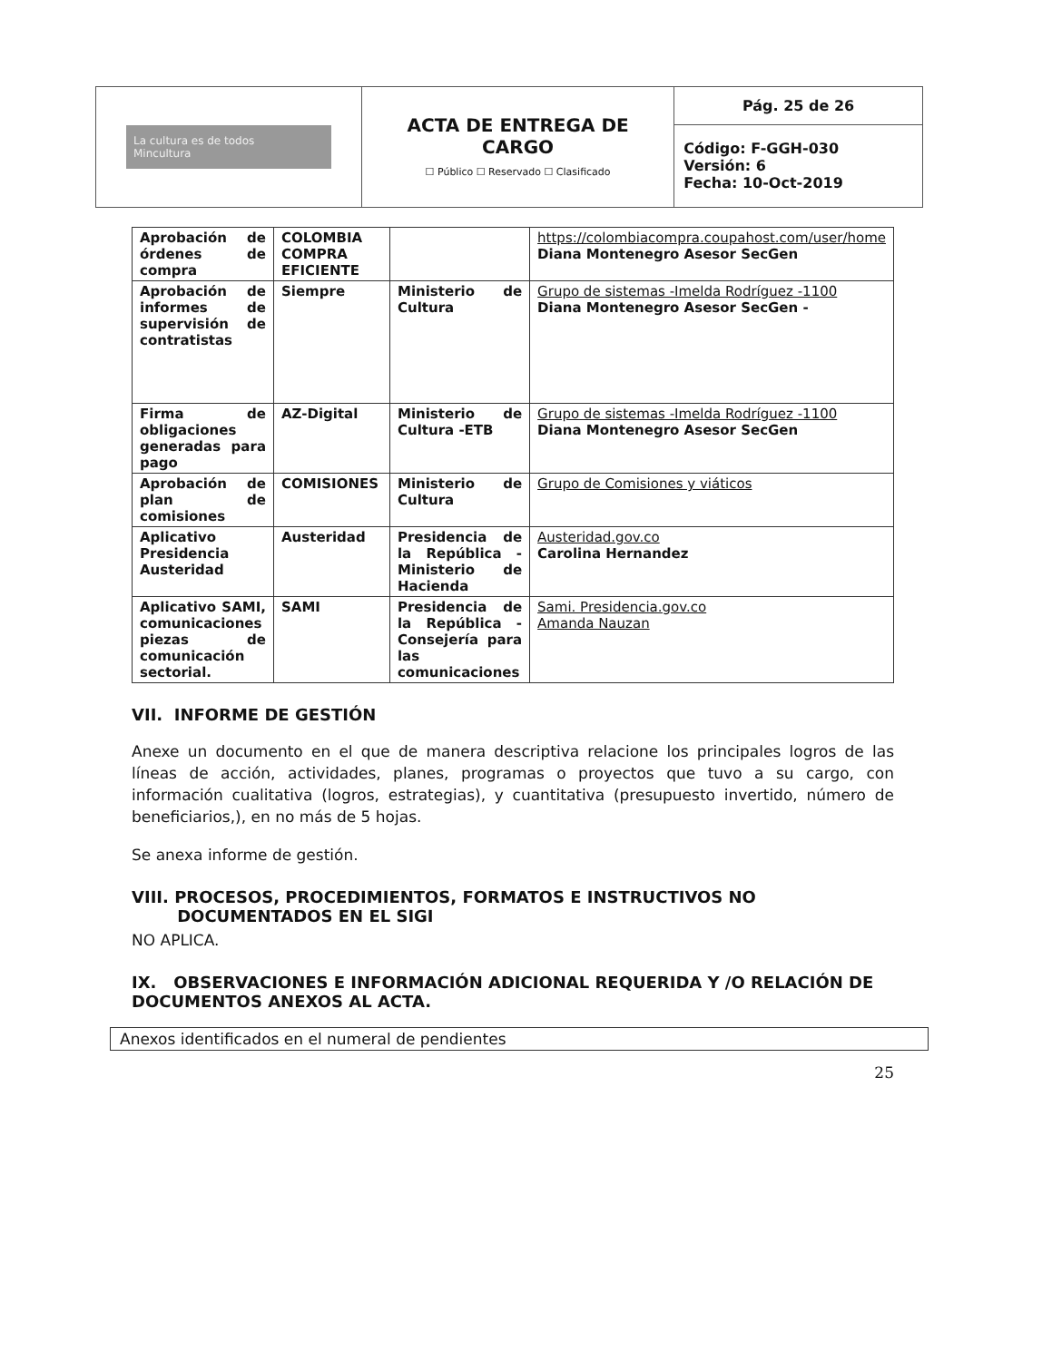| La cultura es de todos Mincultura | ACTA DE ENTREGA DE CARGO ☐ Público ☐ Reservado ☐ Clasificado | Pág. 25 de 26 |
| | | Código: F-GGH-030 Versión: 6 Fecha: 10-Oct-2019 |
| Aprobación de órdenes de compra | COLOMBIA COMPRA EFICIENTE | | https://colombiacompra.coupahost.com/user/home Diana Montenegro Asesor SecGen |
| Aprobación de informes de supervisión de contratistas | Siempre | Ministerio de Cultura | Grupo de sistemas -Imelda Rodríguez -1100 Diana Montenegro Asesor SecGen - |
| Firma de obligaciones generadas para pago | AZ-Digital | Ministerio de Cultura -ETB | Grupo de sistemas -Imelda Rodríguez -1100 Diana Montenegro Asesor SecGen |
| Aprobación de plan de comisiones | COMISIONES | Ministerio de Cultura | Grupo de Comisiones y viáticos |
| Aplicativo Presidencia Austeridad | Austeridad | Presidencia de la República - Ministerio de Hacienda | Austeridad.gov.co Carolina Hernandez |
| Aplicativo SAMI, comunicaciones piezas de comunicación sectorial. | SAMI | Presidencia de la República - Consejería para las comunicaciones | Sami. Presidencia.gov.co Amanda Nauzan |
VII. INFORME DE GESTIÓN
Anexe un documento en el que de manera descriptiva relacione los principales logros de las líneas de acción, actividades, planes, programas o proyectos que tuvo a su cargo, con información cualitativa (logros, estrategias), y cuantitativa (presupuesto invertido, número de beneficiarios,), en no más de 5 hojas.
Se anexa informe de gestión.
VIII. PROCESOS, PROCEDIMIENTOS, FORMATOS E INSTRUCTIVOS NO
DOCUMENTADOS EN EL SIGI
NO APLICA.
IX. OBSERVACIONES E INFORMACIÓN ADICIONAL REQUERIDA Y /O RELACIÓN DE DOCUMENTOS ANEXOS AL ACTA.
Anexos identificados en el numeral de pendientes
25